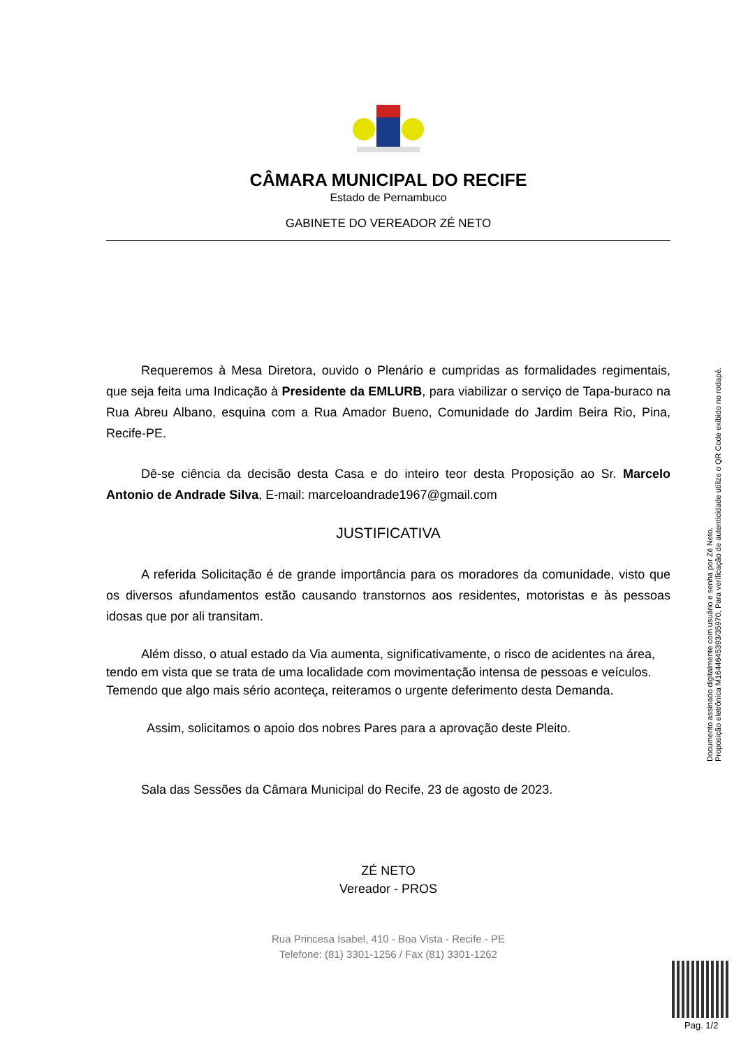CÂMARA MUNICIPAL DO RECIFE
Estado de Pernambuco
GABINETE DO VEREADOR ZÉ NETO
Requeremos à Mesa Diretora, ouvido o Plenário e cumpridas as formalidades regimentais, que seja feita uma Indicação à Presidente da EMLURB, para viabilizar o serviço de Tapa-buraco na Rua Abreu Albano, esquina com a Rua Amador Bueno, Comunidade do Jardim Beira Rio, Pina, Recife-PE.
Dê-se ciência da decisão desta Casa e do inteiro teor desta Proposição ao Sr. Marcelo Antonio de Andrade Silva, E-mail: marceloandrade1967@gmail.com
JUSTIFICATIVA
A referida Solicitação é de grande importância para os moradores da comunidade, visto que os diversos afundamentos estão causando transtornos aos residentes, motoristas e às pessoas idosas que por ali transitam.
Além disso, o atual estado da Via aumenta, significativamente, o risco de acidentes na área, tendo em vista que se trata de uma localidade com movimentação intensa de pessoas e veículos. Temendo que algo mais sério aconteça, reiteramos o urgente deferimento desta Demanda.
Assim, solicitamos o apoio dos nobres Pares para a aprovação deste Pleito.
Sala das Sessões da Câmara Municipal do Recife, 23 de agosto de 2023.
ZÉ NETO
Vereador - PROS
Rua Princesa Isabel, 410 - Boa Vista - Recife - PE
Telefone: (81) 3301-1256 / Fax (81) 3301-1262
Documento assinado digitalmente com usuário e senha por Zé Neto.
Proposição eletrônica M1644645393/35970, Para verificação de autenticidade utilize o QR Code exibido no rodapé.
Pag. 1/2